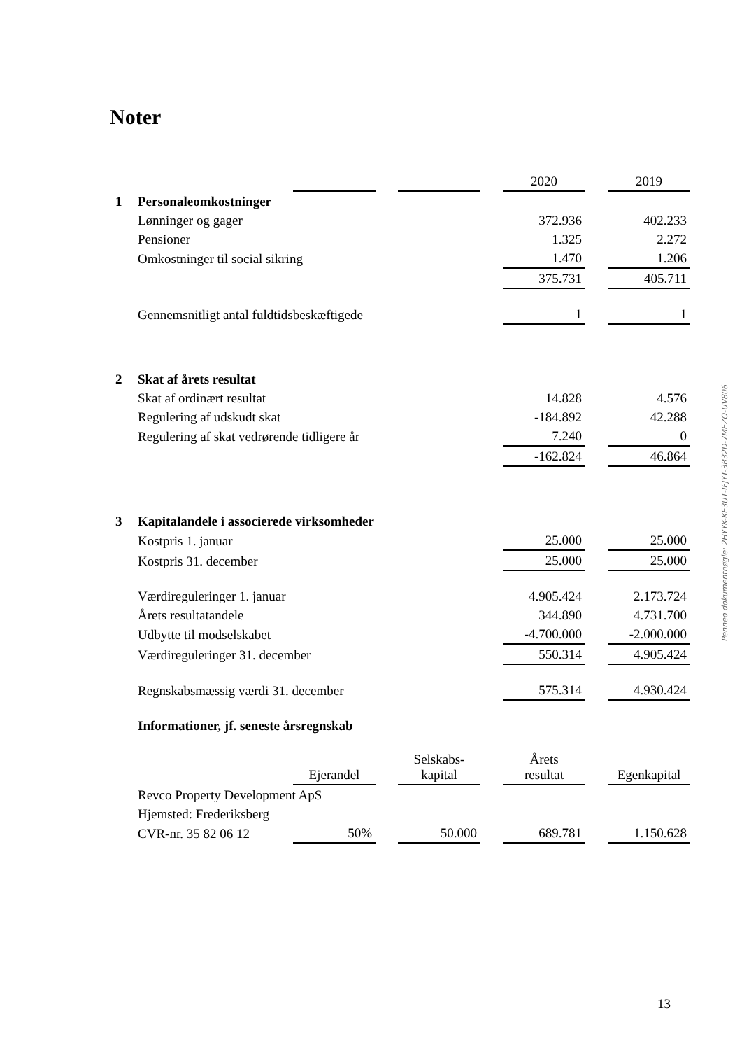Noter
| | | | | | | 2020 | | 2019 |
| 1 | Personaleomkostninger | | | | | | | |
| | Lønninger og gager | | | | | 372.936 | | 402.233 |
| | Pensioner | | | | | 1.325 | | 2.272 |
| | Omkostninger til social sikring | | | | | 1.470 | | 1.206 |
| | | | | | | 375.731 | | 405.711 |
| | Gennemsnitligt antal fuldtidsbeskæftigede | | | | | 1 | | 1 |
| 2 | Skat af årets resultat | | | | | | | |
| | Skat af ordinært resultat | | | | | 14.828 | | 4.576 |
| | Regulering af udskudt skat | | | | | -184.892 | | 42.288 |
| | Regulering af skat vedrørende tidligere år | | | | | 7.240 | | 0 |
| | | | | | | -162.824 | | 46.864 |
| 3 | Kapitalandele i associerede virksomheder | | | | | | | |
| | Kostpris 1. januar | | | | | 25.000 | | 25.000 |
| | Kostpris 31. december | | | | | 25.000 | | 25.000 |
| | Værdireguleringer 1. januar | | | | | 4.905.424 | | 2.173.724 |
| | Årets resultatandele | | | | | 344.890 | | 4.731.700 |
| | Udbytte til modselskabet | | | | | -4.700.000 | | -2.000.000 |
| | Værdireguleringer 31. december | | | | | 550.314 | | 4.905.424 |
| | Regnskabsmæssig værdi 31. december | | | | | 575.314 | | 4.930.424 |
| | Informationer, jf. seneste årsregnskab | | | | | | | |
| | | Ejerandel | | Selskabs- kapital | | Årets resultat | | Egenkapital |
| | Revco Property Development ApS | | | | | | | |
| | Hjemsted: Frederiksberg | | | | | | | |
| | CVR-nr. 35 82 06 12 | 50% | | 50.000 | | 689.781 | | 1.150.628 |
Penneo dokumentnøgle: 2HYYK-KE3U1-IFJYT-3B32D-7MEZO-UV806
13